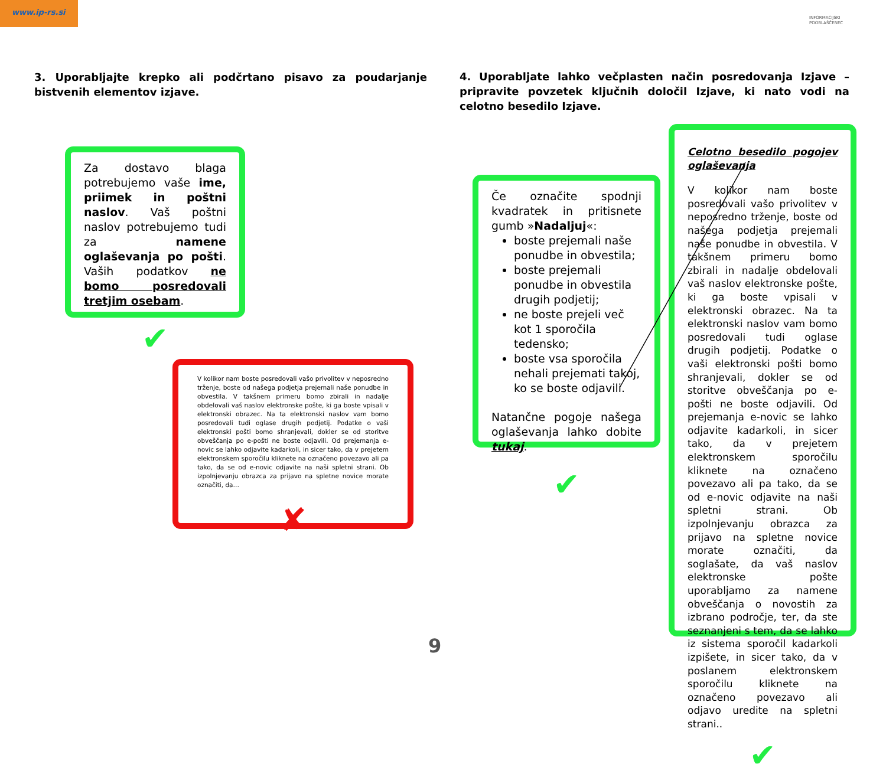www.ip-rs.si
INFORMACIJSKI
POOBLAŠČENEC
3. Uporabljajte krepko ali podčrtano pisavo za poudarjanje bistvenih elementov izjave.
4. Uporabljate lahko večplasten način posredovanja Izjave – pripravite povzetek ključnih določil Izjave, ki nato vodi na celotno besedilo Izjave.
Za dostavo blaga potrebujemo vaše ime, priimek in poštni naslov. Vaš poštni naslov potrebujemo tudi za namene oglaševanja po pošti. Vaših podatkov ne bomo posredovali tretjim osebam.
✔
V kolikor nam boste posredovali vašo privolitev v neposredno trženje, boste od našega podjetja prejemali naše ponudbe in obvestila. V takšnem primeru bomo zbirali in nadalje obdelovali vaš naslov elektronske pošte, ki ga boste vpisali v elektronski obrazec. Na ta elektronski naslov vam bomo posredovali tudi oglase drugih podjetij. Podatke o vaši elektronski pošti bomo shranjevali, dokler se od storitve obveščanja po e-pošti ne boste odjavili. Od prejemanja e-novic se lahko odjavite kadarkoli, in sicer tako, da v prejetem elektronskem sporočilu kliknete na označeno povezavo ali pa tako, da se od e-novic odjavite na naši spletni strani. Ob izpolnjevanju obrazca za prijavo na spletne novice morate označiti, da…
✘
Če označite spodnji kvadratek in pritisnete gumb »Nadaljuj«:
boste prejemali naše ponudbe in obvestila;
boste prejemali ponudbe in obvestila drugih podjetij;
ne boste prejeli več kot 1 sporočila tedensko;
boste vsa sporočila nehali prejemati takoj, ko se boste odjavili.
Natančne pogoje našega oglaševanja lahko dobite tukaj.
✔
Celotno besedilo pogojev oglaševanja
V kolikor nam boste posredovali vašo privolitev v neposredno trženje, boste od našega podjetja prejemali naše ponudbe in obvestila. V takšnem primeru bomo zbirali in nadalje obdelovali vaš naslov elektronske pošte, ki ga boste vpisali v elektronski obrazec. Na ta elektronski naslov vam bomo posredovali tudi oglase drugih podjetij. Podatke o vaši elektronski pošti bomo shranjevali, dokler se od storitve obveščanja po e-pošti ne boste odjavili. Od prejemanja e-novic se lahko odjavite kadarkoli, in sicer tako, da v prejetem elektronskem sporočilu kliknete na označeno povezavo ali pa tako, da se od e-novic odjavite na naši spletni strani. Ob izpolnjevanju obrazca za prijavo na spletne novice morate označiti, da soglašate, da vaš naslov elektronske pošte uporabljamo za namene obveščanja o novostih za izbrano področje, ter, da ste seznanjeni s tem, da se lahko iz sistema sporočil kadarkoli izpišete, in sicer tako, da v poslanem elektronskem sporočilu kliknete na označeno povezavo ali odjavo uredite na spletni strani..
✔
9